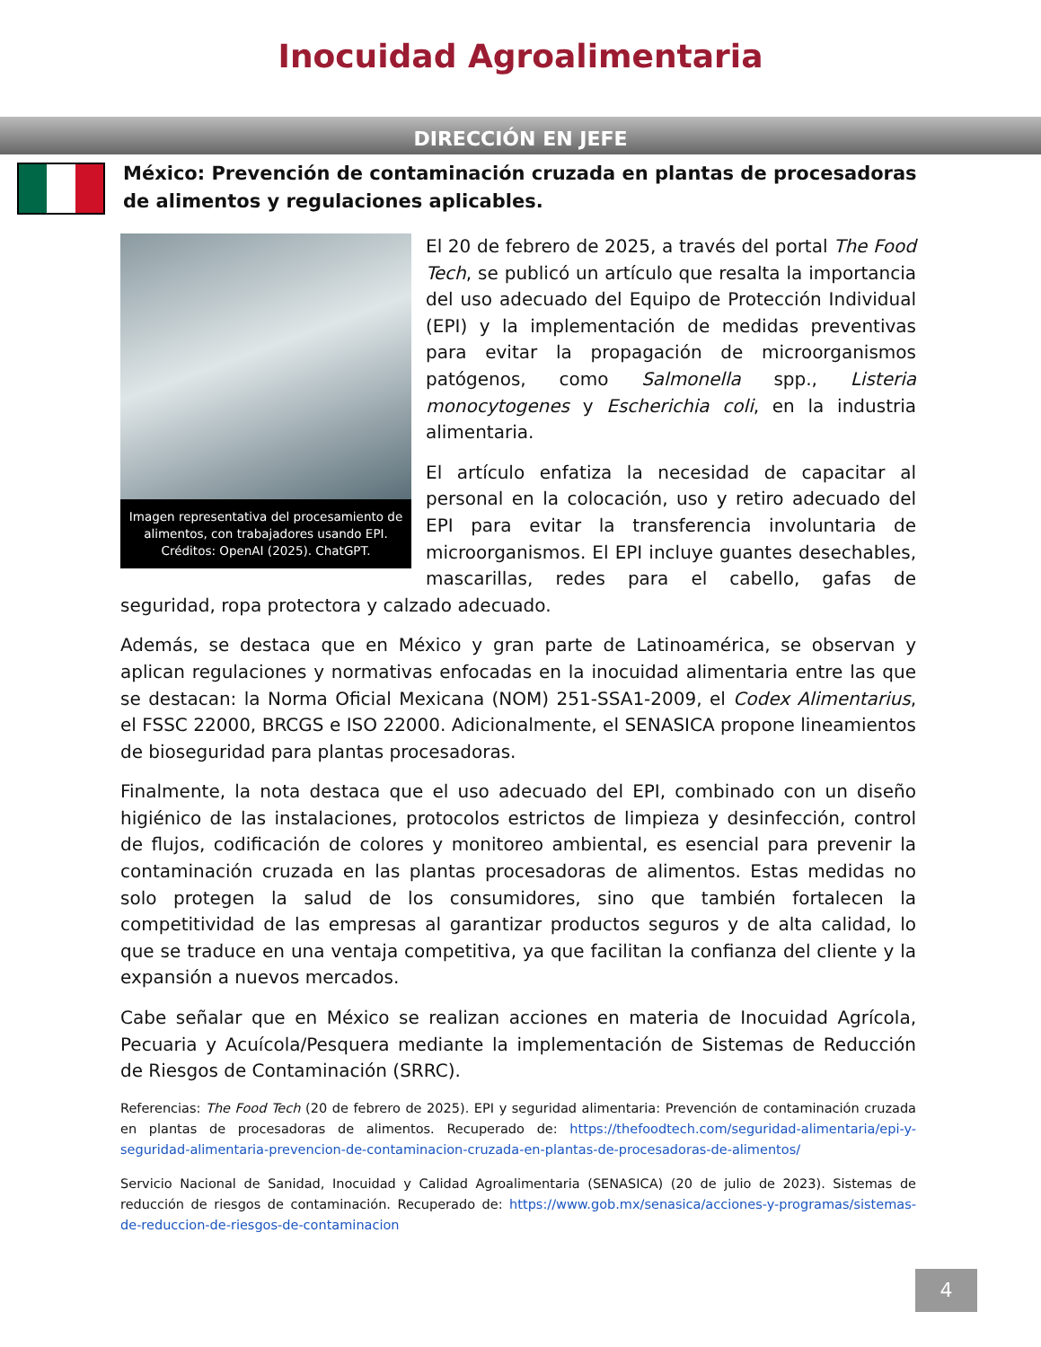Inocuidad Agroalimentaria
DIRECCIÓN EN JEFE
México: Prevención de contaminación cruzada en plantas de procesadoras de alimentos y regulaciones aplicables.
Imagen representativa del procesamiento de alimentos, con trabajadores usando EPI. Créditos: OpenAI (2025). ChatGPT.
El 20 de febrero de 2025, a través del portal The Food Tech, se publicó un artículo que resalta la importancia del uso adecuado del Equipo de Protección Individual (EPI) y la implementación de medidas preventivas para evitar la propagación de microorganismos patógenos, como Salmonella spp., Listeria monocytogenes y Escherichia coli, en la industria alimentaria.
El artículo enfatiza la necesidad de capacitar al personal en la colocación, uso y retiro adecuado del EPI para evitar la transferencia involuntaria de microorganismos. El EPI incluye guantes desechables, mascarillas, redes para el cabello, gafas de seguridad, ropa protectora y calzado adecuado.
Además, se destaca que en México y gran parte de Latinoamérica, se observan y aplican regulaciones y normativas enfocadas en la inocuidad alimentaria entre las que se destacan: la Norma Oficial Mexicana (NOM) 251-SSA1-2009, el Codex Alimentarius, el FSSC 22000, BRCGS e ISO 22000. Adicionalmente, el SENASICA propone lineamientos de bioseguridad para plantas procesadoras.
Finalmente, la nota destaca que el uso adecuado del EPI, combinado con un diseño higiénico de las instalaciones, protocolos estrictos de limpieza y desinfección, control de flujos, codificación de colores y monitoreo ambiental, es esencial para prevenir la contaminación cruzada en las plantas procesadoras de alimentos. Estas medidas no solo protegen la salud de los consumidores, sino que también fortalecen la competitividad de las empresas al garantizar productos seguros y de alta calidad, lo que se traduce en una ventaja competitiva, ya que facilitan la confianza del cliente y la expansión a nuevos mercados.
Cabe señalar que en México se realizan acciones en materia de Inocuidad Agrícola, Pecuaria y Acuícola/Pesquera mediante la implementación de Sistemas de Reducción de Riesgos de Contaminación (SRRC).
Referencias: The Food Tech (20 de febrero de 2025). EPI y seguridad alimentaria: Prevención de contaminación cruzada en plantas de procesadoras de alimentos. Recuperado de: https://thefoodtech.com/seguridad-alimentaria/epi-y-seguridad-alimentaria-prevencion-de-contaminacion-cruzada-en-plantas-de-procesadoras-de-alimentos/
Servicio Nacional de Sanidad, Inocuidad y Calidad Agroalimentaria (SENASICA) (20 de julio de 2023). Sistemas de reducción de riesgos de contaminación. Recuperado de: https://www.gob.mx/senasica/acciones-y-programas/sistemas-de-reduccion-de-riesgos-de-contaminacion
4